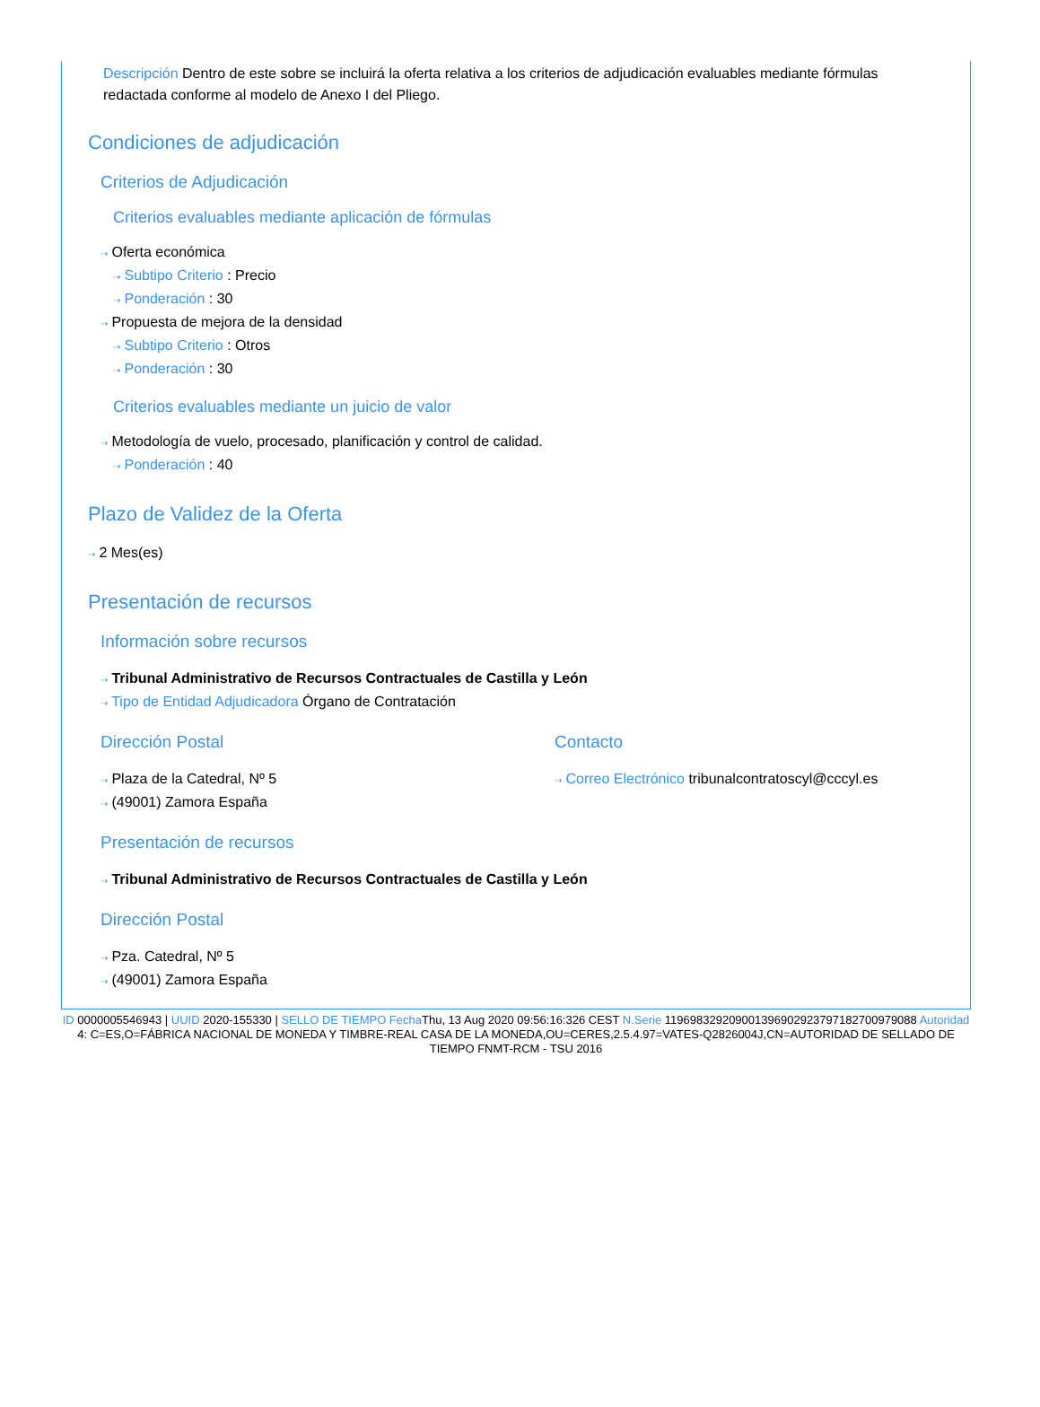Descripción Dentro de este sobre se incluirá la oferta relativa a los criterios de adjudicación evaluables mediante fórmulas redactada conforme al modelo de Anexo I del Pliego.
Condiciones de adjudicación
Criterios de Adjudicación
Criterios evaluables mediante aplicación de fórmulas
⇢ Oferta económica
⇢ Subtipo Criterio : Precio
⇢ Ponderación : 30
⇢ Propuesta de mejora de la densidad
⇢ Subtipo Criterio : Otros
⇢ Ponderación : 30
Criterios evaluables mediante un juicio de valor
⇢ Metodología de vuelo, procesado, planificación y control de calidad.
⇢ Ponderación : 40
Plazo de Validez de la Oferta
⇢ 2 Mes(es)
Presentación de recursos
Información sobre recursos
⇢ Tribunal Administrativo de Recursos Contractuales de Castilla y León
⇢ Tipo de Entidad Adjudicadora Órgano de Contratación
Dirección Postal
⇢ Plaza de la Catedral, Nº 5
⇢ (49001) Zamora España
Contacto
⇢ Correo Electrónico tribunalcontratoscyl@cccyl.es
Presentación de recursos
⇢ Tribunal Administrativo de Recursos Contractuales de Castilla y León
Dirección Postal
⇢ Pza. Catedral, Nº 5
⇢ (49001) Zamora España
ID 0000005546943 | UUID 2020-155330 | SELLO DE TIEMPO Fecha Thu, 13 Aug 2020 09:56:16:326 CEST N.Serie 119698329209001396902923797182700979088 Autoridad 4: C=ES,O=FÁBRICA NACIONAL DE MONEDA Y TIMBRE-REAL CASA DE LA MONEDA,OU=CERES,2.5.4.97=VATES-Q2826004J,CN=AUTORIDAD DE SELLADO DE TIEMPO FNMT-RCM - TSU 2016